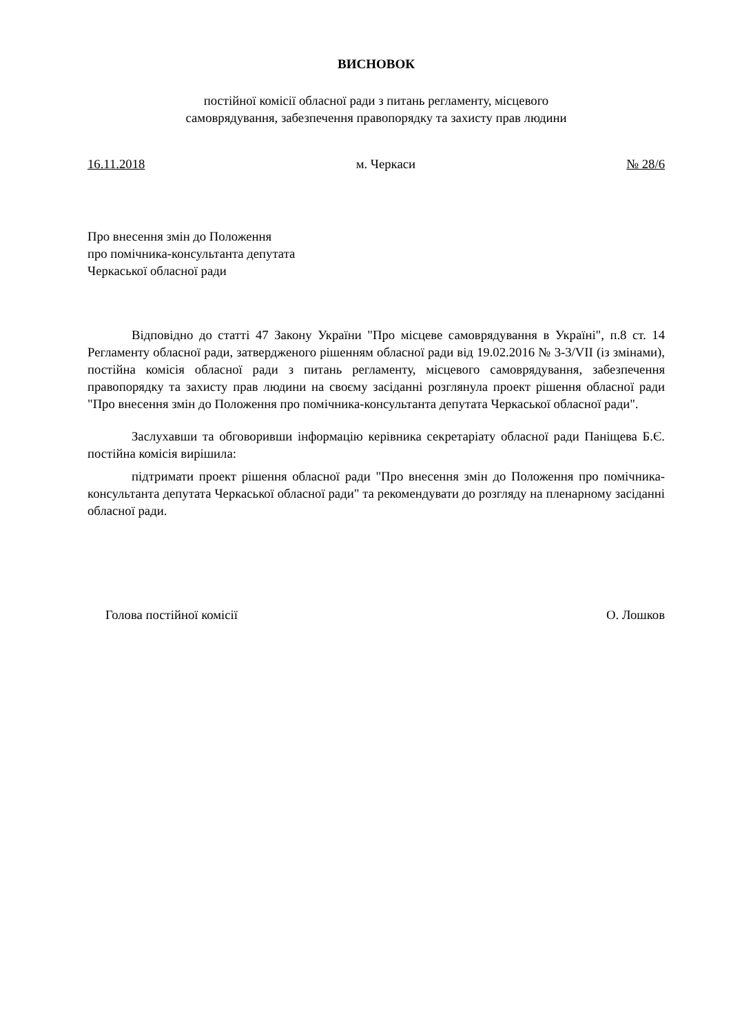ВИСНОВОК
постійної комісії обласної ради з питань регламенту, місцевого
самоврядування, забезпечення правопорядку та захисту прав людини
16.11.2018 м. Черкаси № 28/6
Про внесення змін до Положення
про помічника-консультанта депутата
Черкаської обласної ради
Відповідно до статті 47 Закону України "Про місцеве самоврядування в Україні", п.8 ст. 14 Регламенту обласної ради, затвердженого рішенням обласної ради від 19.02.2016 № 3-3/VII (із змінами), постійна комісія обласної ради з питань регламенту, місцевого самоврядування, забезпечення правопорядку та захисту прав людини на своєму засіданні розглянула проект рішення обласної ради "Про внесення змін до Положення про помічника-консультанта депутата Черкаської обласної ради".
Заслухавши та обговоривши інформацію керівника секретаріату обласної ради Паніщева Б.Є. постійна комісія вирішила:
підтримати проект рішення обласної ради "Про внесення змін до Положення про помічника-консультанта депутата Черкаської обласної ради" та рекомендувати до розгляду на пленарному засіданні обласної ради.
Голова постійної комісії О. Лошков